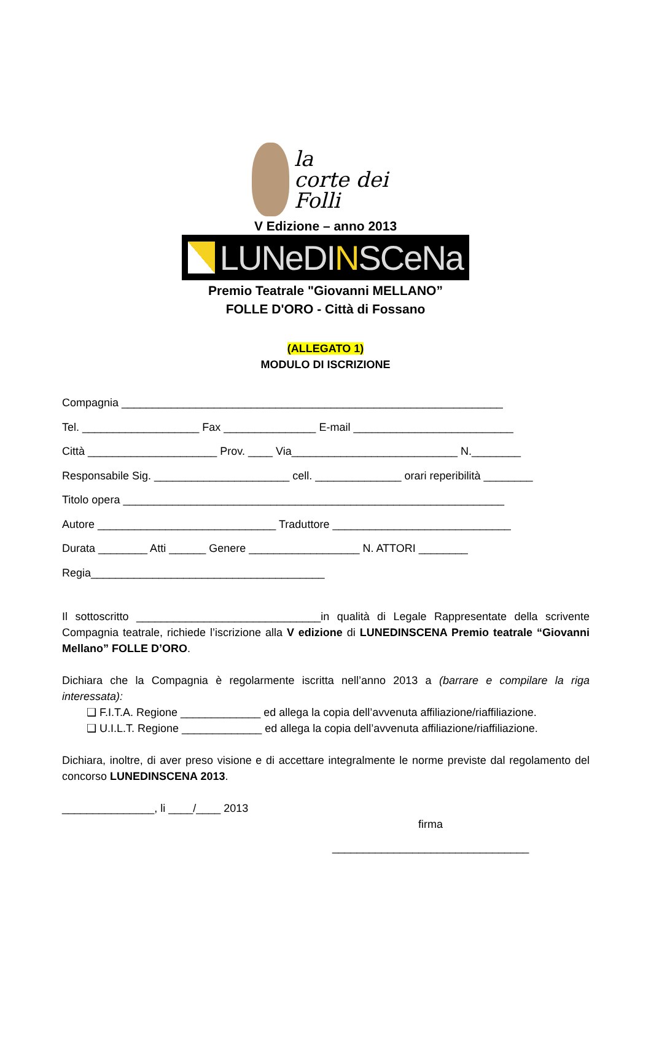la
corte dei Folli
V Edizione – anno 2013
LUNeDINSCeNa
Premio Teatrale "Giovanni MELLANO”
FOLLE D'ORO - Città di Fossano
(ALLEGATO 1)
MODULO DI ISCRIZIONE
Compagnia ______________________________________________________________
Tel. ___________________ Fax _______________ E-mail __________________________
Città _____________________ Prov. ____ Via___________________________ N.________
Responsabile Sig. ______________________ cell. ______________ orari reperibilità ________
Titolo opera ______________________________________________________________
Autore _____________________________ Traduttore _____________________________
Durata ________ Atti ______ Genere __________________ N. ATTORI ________
Regia______________________________________
Il sottoscritto ______________________________in qualità di Legale Rappresentate della scrivente Compagnia teatrale, richiede l’iscrizione alla V edizione di LUNEDINSCENA Premio teatrale “Giovanni Mellano” FOLLE D’ORO.
Dichiara che la Compagnia è regolarmente iscritta nell’anno 2013 a (barrare e compilare la riga interessata):
❑ F.I.T.A. Regione _____________ ed allega la copia dell’avvenuta affiliazione/riaffiliazione.
❑ U.I.L.T. Regione _____________ ed allega la copia dell’avvenuta affiliazione/riaffiliazione.
Dichiara, inoltre, di aver preso visione e di accettare integralmente le norme previste dal regolamento del concorso LUNEDINSCENA 2013.
_______________, li ____/____ 2013
firma
________________________________